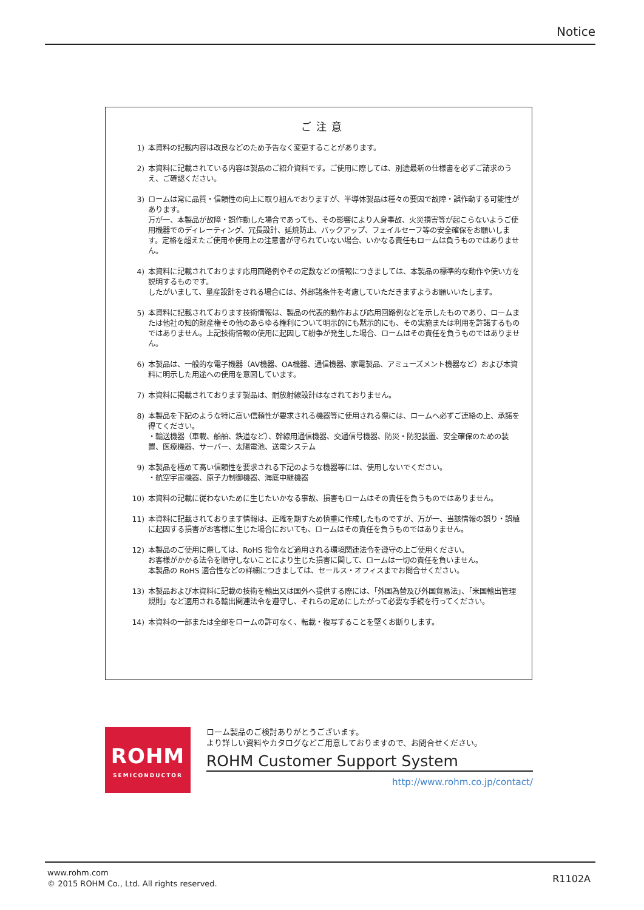Notice
ご注意
1) 本資料の記載内容は改良などのため予告なく変更することがあります。
2) 本資料に記載されている内容は製品のご紹介資料です。ご使用に際しては、別途最新の仕様書を必ずご請求のうえ、ご確認ください。
3) ロームは常に品質・信頼性の向上に取り組んでおりますが、半導体製品は種々の要因で故障・誤作動する可能性があります。
万が一、本製品が故障・誤作動した場合であっても、その影響により人身事故、火災損害等が起こらないようご使用機器でのディレーティング、冗長設計、延焼防止、バックアップ、フェイルセーフ等の安全確保をお願いします。定格を超えたご使用や使用上の注意書が守られていない場合、いかなる責任もロームは負うものではありません。
4) 本資料に記載されております応用回路例やその定数などの情報につきましては、本製品の標準的な動作や使い方を説明するものです。
したがいまして、量産設計をされる場合には、外部諸条件を考慮していただきますようお願いいたします。
5) 本資料に記載されております技術情報は、製品の代表的動作および応用回路例などを示したものであり、ロームまたは他社の知的財産権その他のあらゆる権利について明示的にも黙示的にも、その実施または利用を許諾するものではありません。上記技術情報の使用に起因して紛争が発生した場合、ロームはその責任を負うものではありません。
6) 本製品は、一般的な電子機器（AV機器、OA機器、通信機器、家電製品、アミューズメント機器など）および本資料に明示した用途への使用を意図しています。
7) 本資料に掲載されております製品は、耐放射線設計はなされておりません。
8) 本製品を下記のような特に高い信頼性が要求される機器等に使用される際には、ロームへ必ずご連絡の上、承諾を得てください。
・輸送機器（車載、船舶、鉄道など）、幹線用通信機器、交通信号機器、防災・防犯装置、安全確保のための装置、医療機器、サーバー、太陽電池、送電システム
9) 本製品を極めて高い信頼性を要求される下記のような機器等には、使用しないでください。
・航空宇宙機器、原子力制御機器、海底中継機器
10) 本資料の記載に従わないために生じたいかなる事故、損害もロームはその責任を負うものではありません。
11) 本資料に記載されております情報は、正確を期すため慎重に作成したものですが、万が一、当該情報の誤り・誤植に起因する損害がお客様に生じた場合においても、ロームはその責任を負うものではありません。
12) 本製品のご使用に際しては、RoHS 指令など適用される環境関連法令を遵守の上ご使用ください。
お客様がかかる法令を順守しないことにより生じた損害に関して、ロームは一切の責任を負いません。
本製品の RoHS 適合性などの詳細につきましては、セールス・オフィスまでお問合せください。
13) 本製品および本資料に記載の技術を輸出又は国外へ提供する際には、「外国為替及び外国貿易法」、「米国輸出管理規則」など適用される輸出関連法令を遵守し、それらの定めにしたがって必要な手続を行ってください。
14) 本資料の一部または全部をロームの許可なく、転載・複写することを堅くお断りします。
ROHM
SEMICONDUCTOR
ロ一ム製品のご検討ありがとうございます。
より詳しい資料やカタログなどご用意しておりますので、お問合せください。
ROHM Customer Support System
http://www.rohm.co.jp/contact/
www.rohm.com
© 2015 ROHM Co., Ltd. All rights reserved.
R1102A